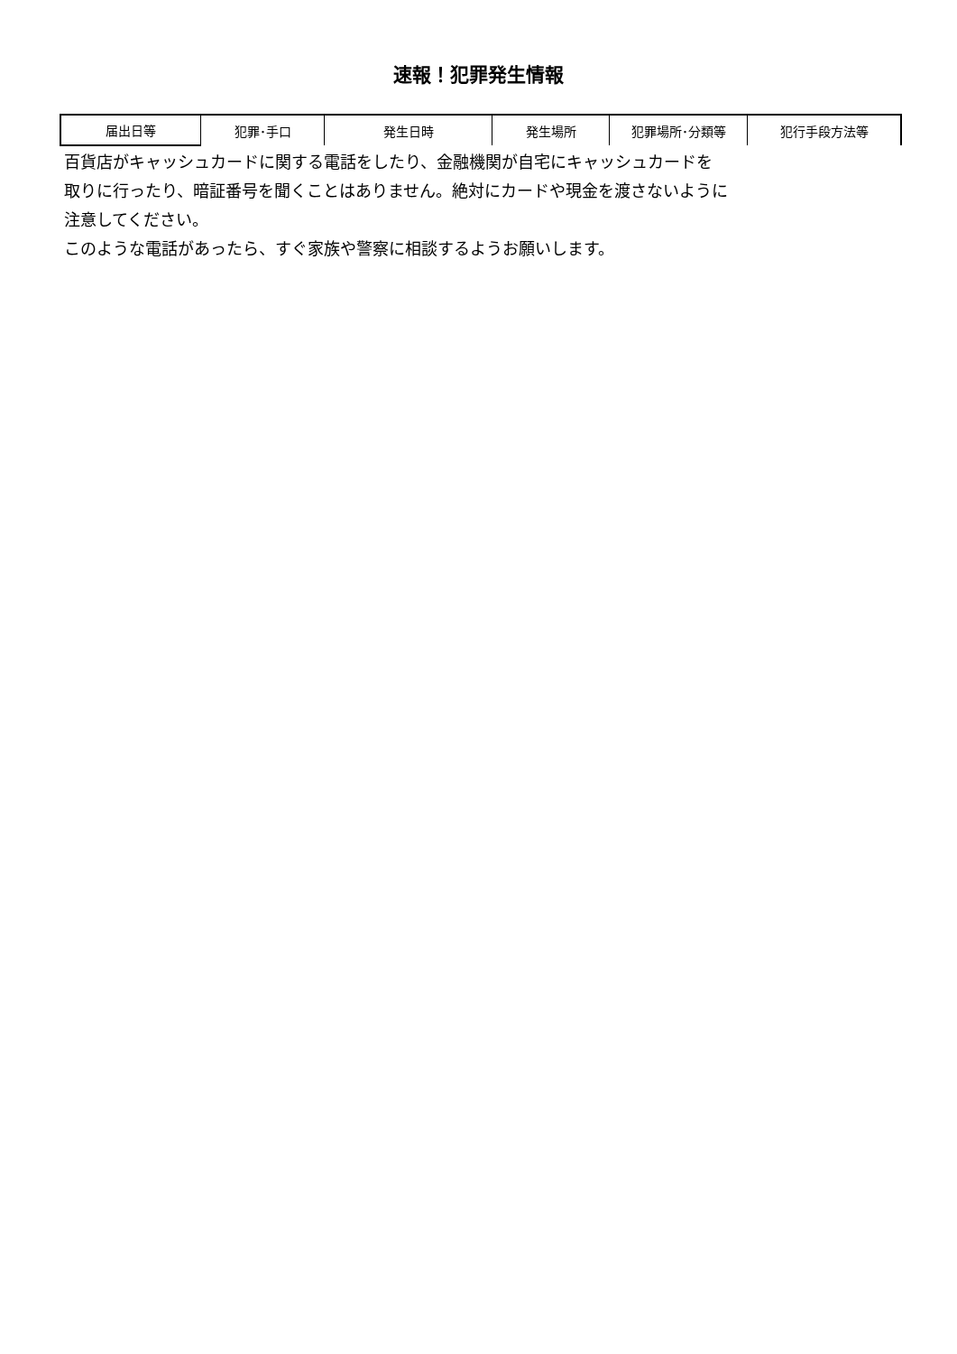速報！犯罪発生情報
| 届出日等 | 犯罪･手口 | 発生日時 | 発生場所 | 犯罪場所･分類等 | 犯行手段方法等 |
百貨店がキャッシュカードに関する電話をしたり、金融機関が自宅にキャッシュカードを
取りに行ったり、暗証番号を聞くことはありません。絶対にカードや現金を渡さないように
注意してください。
このような電話があったら、すぐ家族や警察に相談するようお願いします。